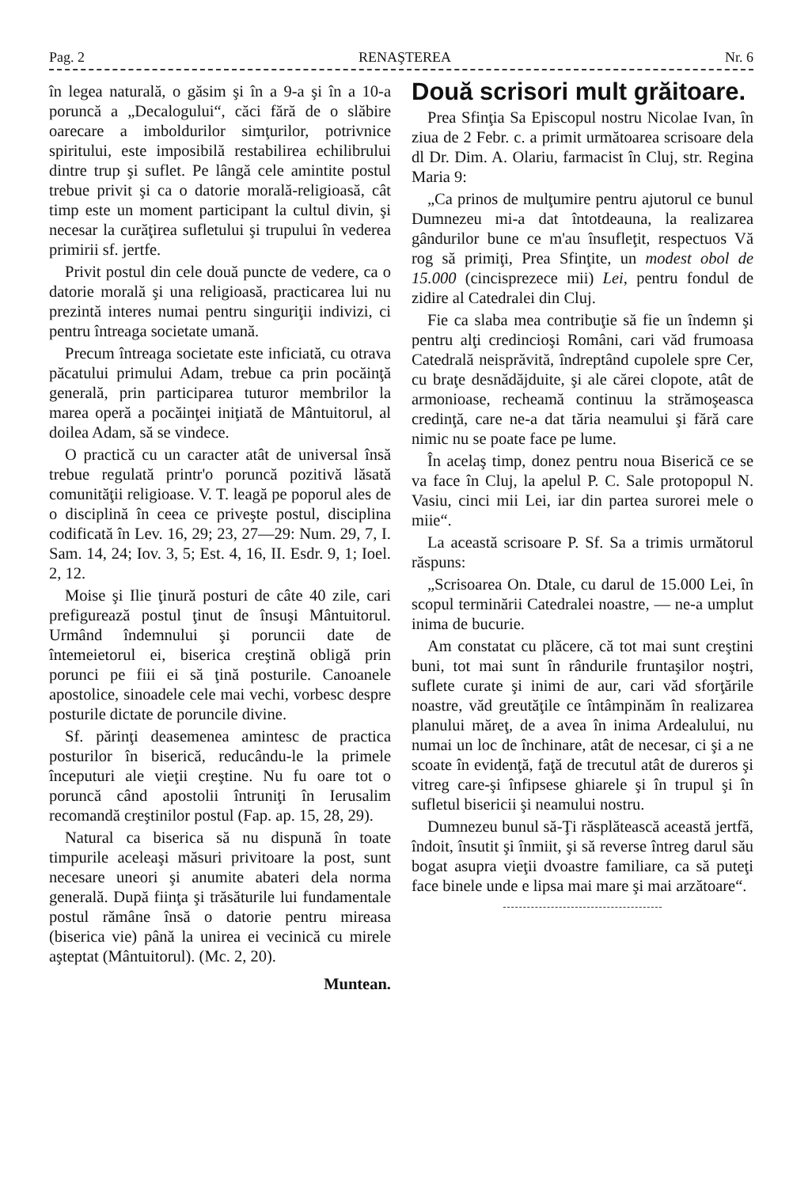Pag. 2 RENAŞTEREA Nr. 6
în legea naturală, o găsim şi în a 9-a şi în a 10-a poruncă a „Decalogului“, căci fără de o slăbire oarecare a imboldurilor simţurilor, potrivnice spiritului, este imposibilă restabilirea echilibrului dintre trup şi suflet. Pe lângă cele amintite postul trebue privit şi ca o datorie morală-religioasă, cât timp este un moment participant la cultul divin, şi necesar la curăţirea sufletului şi trupului în vederea primirii sf. jertfe.
Privit postul din cele două puncte de vedere, ca o datorie morală şi una religioasă, practicarea lui nu prezintă interes numai pentru singuriţii indivizi, ci pentru întreaga societate umană.
Precum întreaga societate este inficiată, cu otrava păcatului primului Adam, trebue ca prin pocăinţă generală, prin participarea tuturor membrilor la marea operă a pocăinţei iniţiată de Mântuitorul, al doilea Adam, să se vindece.
O practică cu un caracter atât de universal însă trebue regulată printr'o poruncă pozitivă lăsată comunităţii religioase. V. T. leagă pe poporul ales de o disciplină în ceea ce priveşte postul, disciplina codificată în Lev. 16, 29; 23, 27—29: Num. 29, 7, I. Sam. 14, 24; Iov. 3, 5; Est. 4, 16, II. Esdr. 9, 1; Ioel. 2, 12.
Moise şi Ilie ţinură posturi de câte 40 zile, cari prefigurează postul ţinut de însuşi Mântuitorul. Urmând îndemnului şi poruncii date de întemeietorul ei, biserica creştină obligă prin porunci pe fiii ei să ţină posturile. Canoanele apostolice, sinoadele cele mai vechi, vorbesc despre posturile dictate de poruncile divine.
Sf. părinţi deasemenea amintesc de practica posturilor în biserică, reducându-le la primele începuturi ale vieţii creştine. Nu fu oare tot o poruncă când apostolii întruniţi în Ierusalim recomandă creştinilor postul (Fap. ap. 15, 28, 29).
Natural ca biserica să nu dispună în toate timpurile aceleaşi măsuri privitoare la post, sunt necesare uneori şi anumite abateri dela norma generală. După fiinţa şi trăsăturile lui fundamentale postul rămâne însă o datorie pentru mireasa (biserica vie) până la unirea ei vecinică cu mirele aşteptat (Mântuitorul). (Mc. 2, 20).
Muntean.
Două scrisori mult grăitoare.
Prea Sfinţia Sa Episcopul nostru Nicolae Ivan, în ziua de 2 Febr. c. a primit următoarea scrisoare dela dl Dr. Dim. A. Olariu, farmacist în Cluj, str. Regina Maria 9:
„Ca prinos de mulţumire pentru ajutorul ce bunul Dumnezeu mi-a dat întotdeauna, la realizarea gândurilor bune ce m'au însufleţit, respectuos Vă rog să primiţi, Prea Sfinţite, un modest obol de 15.000 (cincisprezece mii) Lei, pentru fondul de zidire al Catedralei din Cluj.
Fie ca slaba mea contribuţie să fie un îndemn şi pentru alţi credincioşi Români, cari văd frumoasa Catedrală neisprăvită, îndreptând cupolele spre Cer, cu braţe desnădăjduite, şi ale cărei clopote, atât de armonioase, recheamă continuu la strămoşeasca credinţă, care ne-a dat tăria neamului şi fără care nimic nu se poate face pe lume.
În acelaş timp, donez pentru noua Biserică ce se va face în Cluj, la apelul P. C. Sale protopopul N. Vasiu, cinci mii Lei, iar din partea surorei mele o miie“.
La această scrisoare P. Sf. Sa a trimis următorul răspuns:
„Scrisoarea On. Dtale, cu darul de 15.000 Lei, în scopul terminării Catedralei noastre, — ne-a umplut inima de bucurie.
Am constatat cu plăcere, că tot mai sunt creştini buni, tot mai sunt în rândurile fruntaşilor noştri, suflete curate şi inimi de aur, cari văd sforţările noastre, văd greutăţile ce întâmpinăm în realizarea planului măreţ, de a avea în inima Ardealului, nu numai un loc de închinare, atât de necesar, ci şi a ne scoate în evidenţă, faţă de trecutul atât de dureros şi vitreg care-şi înfipsese ghiarele şi în trupul şi în sufletul bisericii şi neamului nostru.
Dumnezeu bunul să-Ţi răsplătească această jertfă, îndoit, însutit şi înmiit, şi să reverse întreg darul său bogat asupra vieţii dvoastre familiare, ca să puteţi face binele unde e lipsa mai mare şi mai arzătoare“.